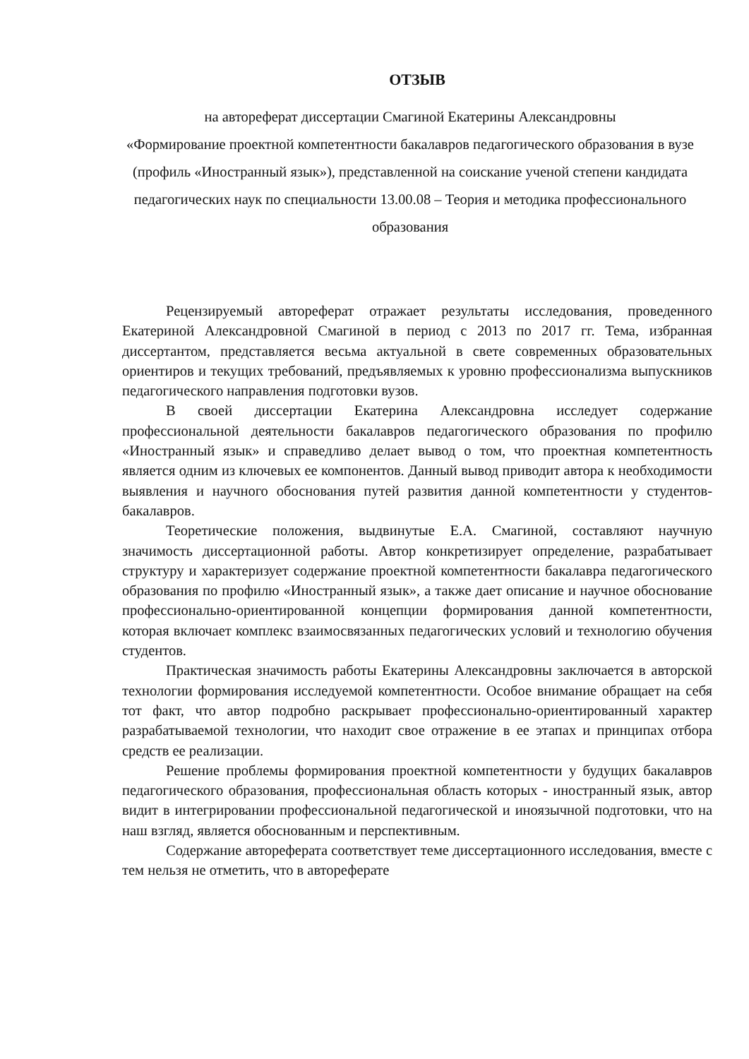ОТЗЫВ
на автореферат диссертации Смагиной Екатерины Александровны
«Формирование проектной компетентности бакалавров педагогического образования в вузе (профиль «Иностранный язык»), представленной на соискание ученой степени кандидата педагогических наук по специальности 13.00.08 – Теория и методика профессионального образования
Рецензируемый автореферат отражает результаты исследования, проведенного Екатериной Александровной Смагиной в период с 2013 по 2017 гг. Тема, избранная диссертантом, представляется весьма актуальной в свете современных образовательных ориентиров и текущих требований, предъявляемых к уровню профессионализма выпускников педагогического направления подготовки вузов.
В своей диссертации Екатерина Александровна исследует содержание профессиональной деятельности бакалавров педагогического образования по профилю «Иностранный язык» и справедливо делает вывод о том, что проектная компетентность является одним из ключевых ее компонентов. Данный вывод приводит автора к необходимости выявления и научного обоснования путей развития данной компетентности у студентов-бакалавров.
Теоретические положения, выдвинутые Е.А. Смагиной, составляют научную значимость диссертационной работы. Автор конкретизирует определение, разрабатывает структуру и характеризует содержание проектной компетентности бакалавра педагогического образования по профилю «Иностранный язык», а также дает описание и научное обоснование профессионально-ориентированной концепции формирования данной компетентности, которая включает комплекс взаимосвязанных педагогических условий и технологию обучения студентов.
Практическая значимость работы Екатерины Александровны заключается в авторской технологии формирования исследуемой компетентности. Особое внимание обращает на себя тот факт, что автор подробно раскрывает профессионально-ориентированный характер разрабатываемой технологии, что находит свое отражение в ее этапах и принципах отбора средств ее реализации.
Решение проблемы формирования проектной компетентности у будущих бакалавров педагогического образования, профессиональная область которых - иностранный язык, автор видит в интегрировании профессиональной педагогической и иноязычной подготовки, что на наш взгляд, является обоснованным и перспективным.
Содержание автореферата соответствует теме диссертационного исследования, вместе с тем нельзя не отметить, что в автореферате